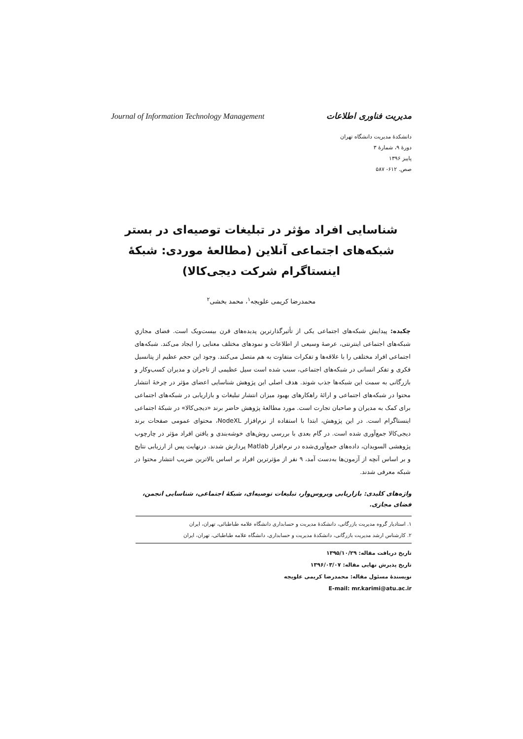مدیریت فناوری اطلاعات Journal of Information Technology Management
دانشکدۀ مدیریت دانشگاه تهران
دورۀ ۹، شمارۀ ۳
پاییز ۱۳۹۶
صص. ۶۱۲- ۵۸۷
شناسایی افراد مؤثر در تبلیغات توصیه‌ای در بستر شبکه‌های اجتماعی آنلاین (مطالعۀ موردی: شبکۀ اینستاگرام شرکت دیجی‌کالا)
محمدرضا کریمی علویجه<sup>۱</sup>، محمد بخشی<sup>۲</sup>
چکیده: پیدایش شبکه‌های اجتماعی یکی از تأثیرگذارترین پدیده‌های قرن بیست‌ویک است. فضای مجازیِ شبکه‌های اجتماعی اینترنتی، عرصۀ وسیعی از اطلاعات و نمودهای مختلف معنایی را ایجاد می‌کند. شبکه‌های اجتماعی افراد مختلفی را با علاقه‌ها و تفکرات متفاوت به هم متصل می‌کنند. وجود این حجم عظیم از پتانسیل فکری و تفکر انسانی در شبکه‌های اجتماعی، سبب شده است سیل عظیمی از تاجران و مدیران کسب‌وکار و بازرگانی به سمت این شبکه‌ها جذب شوند. هدف اصلی این پژوهش شناسایی اعضای مؤثر در چرخۀ انتشار محتوا در شبکه‌های اجتماعی و ارائۀ راهکارهای بهبود میزان انتشار تبلیغات و بازاریابی در شبکه‌های اجتماعی برای کمک به مدیران و صاحبان تجارت است. مورد مطالعۀ پژوهش حاضر برند «دیجی‌کالا» در شبکۀ اجتماعی اینستاگرام است. در این پژوهش، ابتدا با استفاده از نرم‌افزار NodeXL، محتوای عمومی صفحات برند دیجی‌کالا جمع‌آوری شده است. در گام بعدی با بررسی روش‌های خوشه‌بندی و یافتن افراد مؤثر در چارچوب پژوهشی السویدان، داده‌های جمع‌آوری‌شده در نرم‌افزار Matlab پردازش شدند. درنهایت پس از ارزیابی نتایج و بر اساس آنچه از آزمون‌ها به‌دست آمد، ۹ نفر از مؤثرترین افراد بر اساس بالاترین ضریب انتشار محتوا در شبکه معرفی شدند.
واژه‌های کلیدی: بازاریابی ویروس‌وار، تبلیغات توصیه‌ای، شبکۀ اجتماعی، شناسایی انجمن، فضای مجازی.
۱. استادیار گروه مدیریت بازرگانی، دانشکدۀ مدیریت و حسابداری دانشگاه علامه طباطبائی، تهران، ایران
۲. کارشناس ارشد مدیریت بازرگانی، دانشکدۀ مدیریت و حسابداری، دانشگاه علامه طباطبائی، تهران، ایران
تاریخ دریافت مقاله: ۱۳۹۵/۱۰/۲۹
تاریخ پذیرش نهایی مقاله: ۱۳۹۶/۰۳/۰۷
نویسندۀ مسئول مقاله: محمدرضا کریمی علویجه
E-mail: mr.karimi@atu.ac.ir